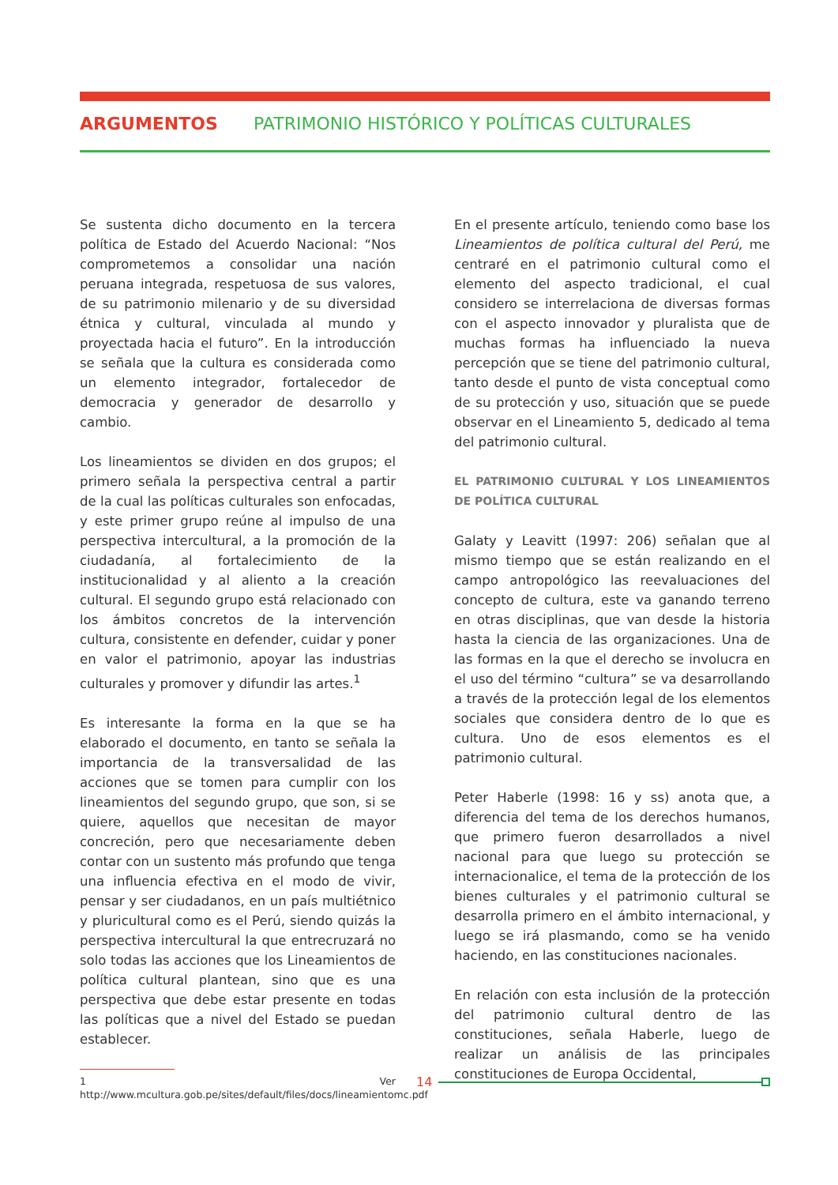ARGUMENTOS PATRIMONIO HISTÓRICO Y POLÍTICAS CULTURALES
Se sustenta dicho documento en la tercera política de Estado del Acuerdo Nacional: “Nos comprometemos a consolidar una nación peruana integrada, respetuosa de sus valores, de su patrimonio milenario y de su diversidad étnica y cultural, vinculada al mundo y proyectada hacia el futuro”. En la introducción se señala que la cultura es considerada como un elemento integrador, fortalecedor de democracia y generador de desarrollo y cambio.
Los lineamientos se dividen en dos grupos; el primero señala la perspectiva central a partir de la cual las políticas culturales son enfocadas, y este primer grupo reúne al impulso de una perspectiva intercultural, a la promoción de la ciudadanía, al fortalecimiento de la institucionalidad y al aliento a la creación cultural. El segundo grupo está relacionado con los ámbitos concretos de la intervención cultura, consistente en defender, cuidar y poner en valor el patrimonio, apoyar las industrias culturales y promover y difundir las artes.<sup>1</sup>
Es interesante la forma en la que se ha elaborado el documento, en tanto se señala la importancia de la transversalidad de las acciones que se tomen para cumplir con los lineamientos del segundo grupo, que son, si se quiere, aquellos que necesitan de mayor concreción, pero que necesariamente deben contar con un sustento más profundo que tenga una influencia efectiva en el modo de vivir, pensar y ser ciudadanos, en un país multiétnico y pluricultural como es el Perú, siendo quizás la perspectiva intercultural la que entrecruzará no solo todas las acciones que los Lineamientos de política cultural plantean, sino que es una perspectiva que debe estar presente en todas las políticas que a nivel del Estado se puedan establecer.
1 Ver http://www.mcultura.gob.pe/sites/default/files/docs/lineamientomc.pdf
En el presente artículo, teniendo como base los Lineamientos de política cultural del Perú, me centraré en el patrimonio cultural como el elemento del aspecto tradicional, el cual considero se interrelaciona de diversas formas con el aspecto innovador y pluralista que de muchas formas ha influenciado la nueva percepción que se tiene del patrimonio cultural, tanto desde el punto de vista conceptual como de su protección y uso, situación que se puede observar en el Lineamiento 5, dedicado al tema del patrimonio cultural.
EL PATRIMONIO CULTURAL Y LOS LINEAMIENTOS DE POLÍTICA CULTURAL
Galaty y Leavitt (1997: 206) señalan que al mismo tiempo que se están realizando en el campo antropológico las reevaluaciones del concepto de cultura, este va ganando terreno en otras disciplinas, que van desde la historia hasta la ciencia de las organizaciones. Una de las formas en la que el derecho se involucra en el uso del término “cultura” se va desarrollando a través de la protección legal de los elementos sociales que considera dentro de lo que es cultura. Uno de esos elementos es el patrimonio cultural.
Peter Haberle (1998: 16 y ss) anota que, a diferencia del tema de los derechos humanos, que primero fueron desarrollados a nivel nacional para que luego su protección se internacionalice, el tema de la protección de los bienes culturales y el patrimonio cultural se desarrolla primero en el ámbito internacional, y luego se irá plasmando, como se ha venido haciendo, en las constituciones nacionales.
En relación con esta inclusión de la protección del patrimonio cultural dentro de las constituciones, señala Haberle, luego de realizar un análisis de las principales constituciones de Europa Occidental,
14